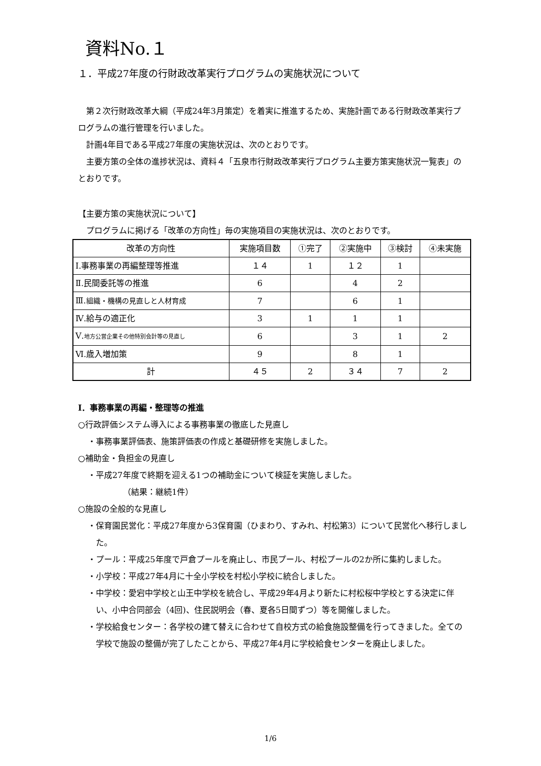資料No.１
１．平成27年度の行財政改革実行プログラムの実施状況について
第２次行財政改革大綱（平成24年3月策定）を着実に推進するため、実施計画である行財政改革実行プログラムの進行管理を行いました。
計画4年目である平成27年度の実施状況は、次のとおりです。
主要方策の全体の進捗状況は、資料４「五泉市行財政改革実行プログラム主要方策実施状況一覧表」のとおりです。
【主要方策の実施状況について】
プログラムに掲げる「改革の方向性」毎の実施項目の実施状況は、次のとおりです。
| 改革の方向性 | 実施項目数 | ①完了 | ②実施中 | ③検討 | ④未実施 |
| Ⅰ.事務事業の再編整理等推進 | １４ | 1 | １２ | 1 | |
| Ⅱ.民間委託等の推進 | 6 | | 4 | 2 | |
| Ⅲ. 組織・機構の見直しと人材育成 | 7 | | 6 | 1 | |
| Ⅳ.給与の適正化 | 3 | 1 | 1 | 1 | |
| Ⅴ. 地方公営企業その他特別会計等の見直し | 6 | | 3 | 1 | 2 |
| Ⅵ.歳入増加策 | 9 | | 8 | 1 | |
| 計 | ４５ | 2 | ３４ | 7 | 2 |
Ⅰ．事務事業の再編・整理等の推進
○行政評価システム導入による事務事業の徹底した見直し
・事務事業評価表、施策評価表の作成と基礎研修を実施しました。
○補助金・負担金の見直し
・平成27年度で終期を迎える1つの補助金について検証を実施しました。
（結果：継続1件）
○施設の全般的な見直し
・保育園民営化：平成27年度から3保育園（ひまわり、すみれ、村松第3）について民営化へ移行しました。
・プール：平成25年度で戸倉プールを廃止し、市民プール、村松プールの2か所に集約しました。
・小学校：平成27年4月に十全小学校を村松小学校に統合しました。
・中学校：愛宕中学校と山王中学校を統合し、平成29年4月より新たに村松桜中学校とする決定に伴い、小中合同部会（4回)、住民説明会（春、夏各5日間ずつ）等を開催しました。
・学校給食センター：各学校の建て替えに合わせて自校方式の給食施設整備を行ってきました。全ての学校で施設の整備が完了したことから、平成27年4月に学校給食センターを廃止しました。
1/6